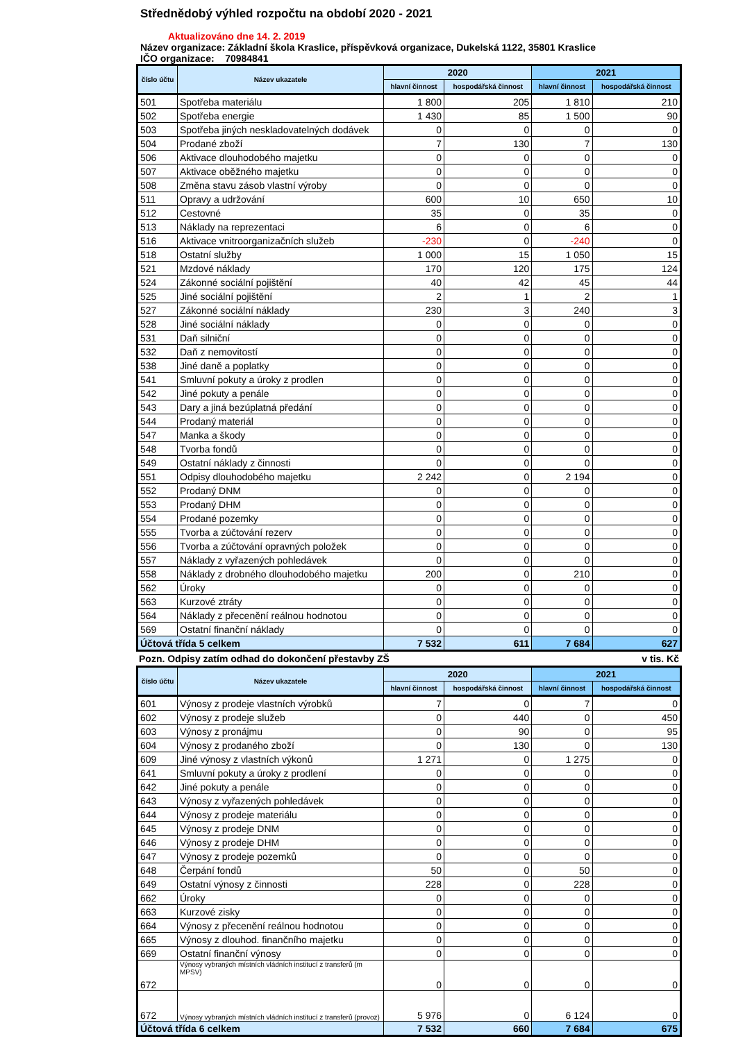Střednědobý výhled rozpočtu na období 2020 - 2021
Aktualizováno dne 14. 2. 2019
Název organizace: Základní škola Kraslice, příspěvková organizace, Dukelská 1122, 35801 Kraslice
IČO organizace: 70984841
| číslo účtu | Název ukazatele | 2020 | | 2021 | |
| --- | --- | --- | --- | --- | --- |
| | | hlavní činnost | hospodářská činnost | hlavní činnost | hospodářská činnost |
| 501 | Spotřeba materiálu | 1 800 | 205 | 1 810 | 210 |
| 502 | Spotřeba energie | 1 430 | 85 | 1 500 | 90 |
| 503 | Spotřeba jiných neskladovatelných dodávek | 0 | 0 | 0 | 0 |
| 504 | Prodané zboží | 7 | 130 | 7 | 130 |
| 506 | Aktivace dlouhodobého majetku | 0 | 0 | 0 | 0 |
| 507 | Aktivace oběžného majetku | 0 | 0 | 0 | 0 |
| 508 | Změna stavu zásob vlastní výroby | 0 | 0 | 0 | 0 |
| 511 | Opravy a udržování | 600 | 10 | 650 | 10 |
| 512 | Cestovné | 35 | 0 | 35 | 0 |
| 513 | Náklady na reprezentaci | 6 | 0 | 6 | 0 |
| 516 | Aktivace vnitroorganizačních služeb | -230 | 0 | -240 | 0 |
| 518 | Ostatní služby | 1 000 | 15 | 1 050 | 15 |
| 521 | Mzdové náklady | 170 | 120 | 175 | 124 |
| 524 | Zákonné sociální pojištění | 40 | 42 | 45 | 44 |
| 525 | Jiné sociální pojištění | 2 | 1 | 2 | 1 |
| 527 | Zákonné sociální náklady | 230 | 3 | 240 | 3 |
| 528 | Jiné sociální náklady | 0 | 0 | 0 | 0 |
| 531 | Daň silniční | 0 | 0 | 0 | 0 |
| 532 | Daň z nemovitostí | 0 | 0 | 0 | 0 |
| 538 | Jiné daně a poplatky | 0 | 0 | 0 | 0 |
| 541 | Smluvní pokuty a úroky z prodlen | 0 | 0 | 0 | 0 |
| 542 | Jiné pokuty a penále | 0 | 0 | 0 | 0 |
| 543 | Dary a jiná bezúplatná předání | 0 | 0 | 0 | 0 |
| 544 | Prodaný materiál | 0 | 0 | 0 | 0 |
| 547 | Manka a škody | 0 | 0 | 0 | 0 |
| 548 | Tvorba fondů | 0 | 0 | 0 | 0 |
| 549 | Ostatní náklady z činnosti | 0 | 0 | 0 | 0 |
| 551 | Odpisy dlouhodobého majetku | 2 242 | 0 | 2 194 | 0 |
| 552 | Prodaný DNM | 0 | 0 | 0 | 0 |
| 553 | Prodaný DHM | 0 | 0 | 0 | 0 |
| 554 | Prodané pozemky | 0 | 0 | 0 | 0 |
| 555 | Tvorba a zúčtování rezerv | 0 | 0 | 0 | 0 |
| 556 | Tvorba a zúčtování opravných položek | 0 | 0 | 0 | 0 |
| 557 | Náklady z vyřazených pohledávek | 0 | 0 | 0 | 0 |
| 558 | Náklady z drobného dlouhodobého majetku | 200 | 0 | 210 | 0 |
| 562 | Úroky | 0 | 0 | 0 | 0 |
| 563 | Kurzové ztráty | 0 | 0 | 0 | 0 |
| 564 | Náklady z přecenění reálnou hodnotou | 0 | 0 | 0 | 0 |
| 569 | Ostatní finanční náklady | 0 | 0 | 0 | 0 |
| Účtová třída 5 celkem | | 7 532 | 611 | 7 684 | 627 |
Pozn. Odpisy zatím odhad do dokončení přestavby ZŠ v tis. Kč
| číslo účtu | Název ukazatele | 2020 | | 2021 | |
| --- | --- | --- | --- | --- | --- |
| | | hlavní činnost | hospodářská činnost | hlavní činnost | hospodářská činnost |
| 601 | Výnosy z prodeje vlastních výrobků | 7 | 0 | 7 | 0 |
| 602 | Výnosy z prodeje služeb | 0 | 440 | 0 | 450 |
| 603 | Výnosy z pronájmu | 0 | 90 | 0 | 95 |
| 604 | Výnosy z prodaného zboží | 0 | 130 | 0 | 130 |
| 609 | Jiné výnosy z vlastních výkonů | 1 271 | 0 | 1 275 | 0 |
| 641 | Smluvní pokuty a úroky z prodlení | 0 | 0 | 0 | 0 |
| 642 | Jiné pokuty a penále | 0 | 0 | 0 | 0 |
| 643 | Výnosy z vyřazených pohledávek | 0 | 0 | 0 | 0 |
| 644 | Výnosy z prodeje materiálu | 0 | 0 | 0 | 0 |
| 645 | Výnosy z prodeje DNM | 0 | 0 | 0 | 0 |
| 646 | Výnosy z prodeje DHM | 0 | 0 | 0 | 0 |
| 647 | Výnosy z prodeje pozemků | 0 | 0 | 0 | 0 |
| 648 | Čerpání fondů | 50 | 0 | 50 | 0 |
| 649 | Ostatní výnosy z činnosti | 228 | 0 | 228 | 0 |
| 662 | Úroky | 0 | 0 | 0 | 0 |
| 663 | Kurzové zisky | 0 | 0 | 0 | 0 |
| 664 | Výnosy z přecenění reálnou hodnotou | 0 | 0 | 0 | 0 |
| 665 | Výnosy z dlouhod. finančního majetku | 0 | 0 | 0 | 0 |
| 669 | Ostatní finanční výnosy | 0 | 0 | 0 | 0 |
| 672 | Výnosy vybraných místních vládních institucí z transferů (m MPSV) | 0 | 0 | 0 | 0 |
| 672 | Výnosy vybraných místních vládních institucí z transferů (provoz) | 5 976 | 0 | 6 124 | 0 |
| Účtová třída 6 celkem | | 7 532 | 660 | 7 684 | 675 |